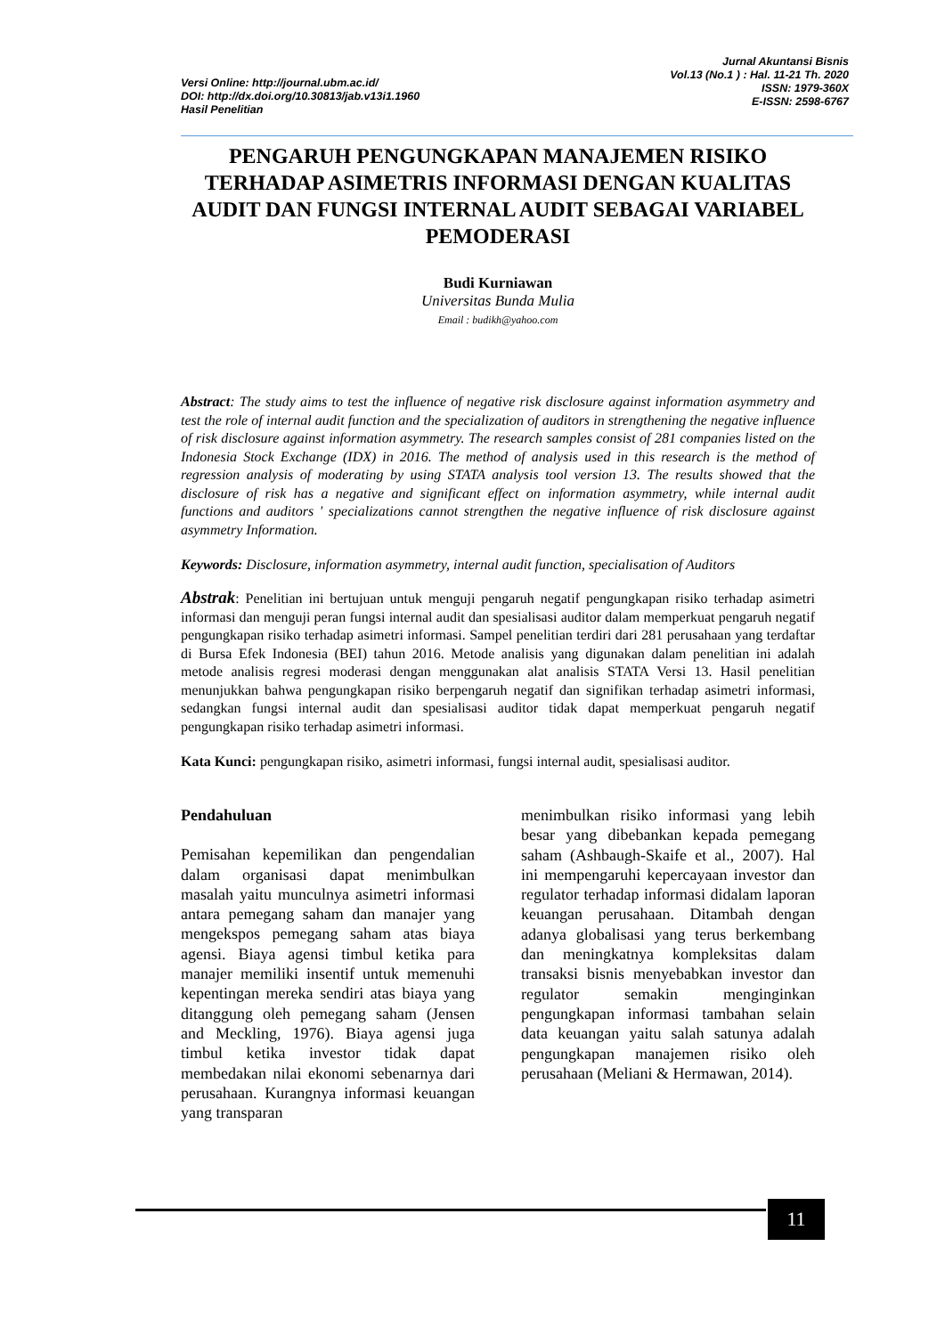Versi Online: http://journal.ubm.ac.id/
DOI: http://dx.doi.org/10.30813/jab.v13i1.1960
Hasil Penelitian
Jurnal Akuntansi Bisnis
Vol.13 (No.1 ) : Hal. 11-21 Th. 2020
ISSN: 1979-360X
E-ISSN: 2598-6767
PENGARUH PENGUNGKAPAN MANAJEMEN RISIKO TERHADAP ASIMETRIS INFORMASI DENGAN KUALITAS AUDIT DAN FUNGSI INTERNAL AUDIT SEBAGAI VARIABEL PEMODERASI
Budi Kurniawan
Universitas Bunda Mulia
Email : budikh@yahoo.com
Abstract: The study aims to test the influence of negative risk disclosure against information asymmetry and test the role of internal audit function and the specialization of auditors in strengthening the negative influence of risk disclosure against information asymmetry. The research samples consist of 281 companies listed on the Indonesia Stock Exchange (IDX) in 2016. The method of analysis used in this research is the method of regression analysis of moderating by using STATA analysis tool version 13. The results showed that the disclosure of risk has a negative and significant effect on information asymmetry, while internal audit functions and auditors ' specializations cannot strengthen the negative influence of risk disclosure against asymmetry Information.
Keywords: Disclosure, information asymmetry, internal audit function, specialisation of Auditors
Abstrak: Penelitian ini bertujuan untuk menguji pengaruh negatif pengungkapan risiko terhadap asimetri informasi dan menguji peran fungsi internal audit dan spesialisasi auditor dalam memperkuat pengaruh negatif pengungkapan risiko terhadap asimetri informasi. Sampel penelitian terdiri dari 281 perusahaan yang terdaftar di Bursa Efek Indonesia (BEI) tahun 2016. Metode analisis yang digunakan dalam penelitian ini adalah metode analisis regresi moderasi dengan menggunakan alat analisis STATA Versi 13. Hasil penelitian menunjukkan bahwa pengungkapan risiko berpengaruh negatif dan signifikan terhadap asimetri informasi, sedangkan fungsi internal audit dan spesialisasi auditor tidak dapat memperkuat pengaruh negatif pengungkapan risiko terhadap asimetri informasi.
Kata Kunci: pengungkapan risiko, asimetri informasi, fungsi internal audit, spesialisasi auditor.
Pendahuluan
Pemisahan kepemilikan dan pengendalian dalam organisasi dapat menimbulkan masalah yaitu munculnya asimetri informasi antara pemegang saham dan manajer yang mengekspos pemegang saham atas biaya agensi. Biaya agensi timbul ketika para manajer memiliki insentif untuk memenuhi kepentingan mereka sendiri atas biaya yang ditanggung oleh pemegang saham (Jensen and Meckling, 1976). Biaya agensi juga timbul ketika investor tidak dapat membedakan nilai ekonomi sebenarnya dari perusahaan. Kurangnya informasi keuangan yang transparan
menimbulkan risiko informasi yang lebih besar yang dibebankan kepada pemegang saham (Ashbaugh-Skaife et al., 2007). Hal ini mempengaruhi kepercayaan investor dan regulator terhadap informasi didalam laporan keuangan perusahaan. Ditambah dengan adanya globalisasi yang terus berkembang dan meningkatnya kompleksitas dalam transaksi bisnis menyebabkan investor dan regulator semakin menginginkan pengungkapan informasi tambahan selain data keuangan yaitu salah satunya adalah pengungkapan manajemen risiko oleh perusahaan (Meliani & Hermawan, 2014).
11